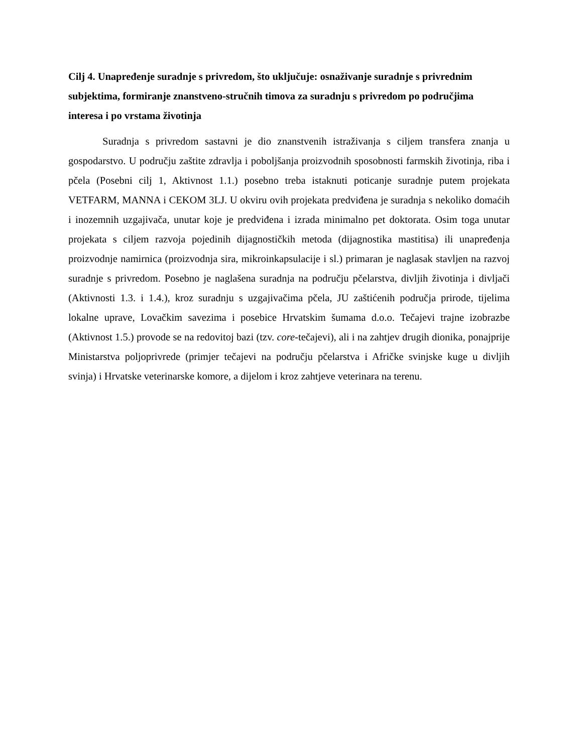Cilj 4. Unapređenje suradnje s privredom, što uključuje: osnaživanje suradnje s privrednim subjektima, formiranje znanstveno-stručnih timova za suradnju s privredom po područjima interesa i po vrstama životinja
Suradnja s privredom sastavni je dio znanstvenih istraživanja s ciljem transfera znanja u gospodarstvo. U području zaštite zdravlja i poboljšanja proizvodnih sposobnosti farmskih životinja, riba i pčela (Posebni cilj 1, Aktivnost 1.1.) posebno treba istaknuti poticanje suradnje putem projekata VETFARM, MANNA i CEKOM 3LJ. U okviru ovih projekata predviđena je suradnja s nekoliko domaćih i inozemnih uzgajivača, unutar koje je predviđena i izrada minimalno pet doktorata. Osim toga unutar projekata s ciljem razvoja pojedinih dijagnostičkih metoda (dijagnostika mastitisa) ili unapređenja proizvodnje namirnica (proizvodnja sira, mikroinkapsulacije i sl.) primaran je naglasak stavljen na razvoj suradnje s privredom. Posebno je naglašena suradnja na području pčelarstva, divljih životinja i divljači (Aktivnosti 1.3. i 1.4.), kroz suradnju s uzgajivačima pčela, JU zaštićenih područja prirode, tijelima lokalne uprave, Lovačkim savezima i posebice Hrvatskim šumama d.o.o. Tečajevi trajne izobrazbe (Aktivnost 1.5.) provode se na redovitoj bazi (tzv. core-tečajevi), ali i na zahtjev drugih dionika, ponajprije Ministarstva poljoprivrede (primjer tečajevi na području pčelarstva i Afričke svinjske kuge u divljih svinja) i Hrvatske veterinarske komore, a dijelom i kroz zahtjeve veterinara na terenu.